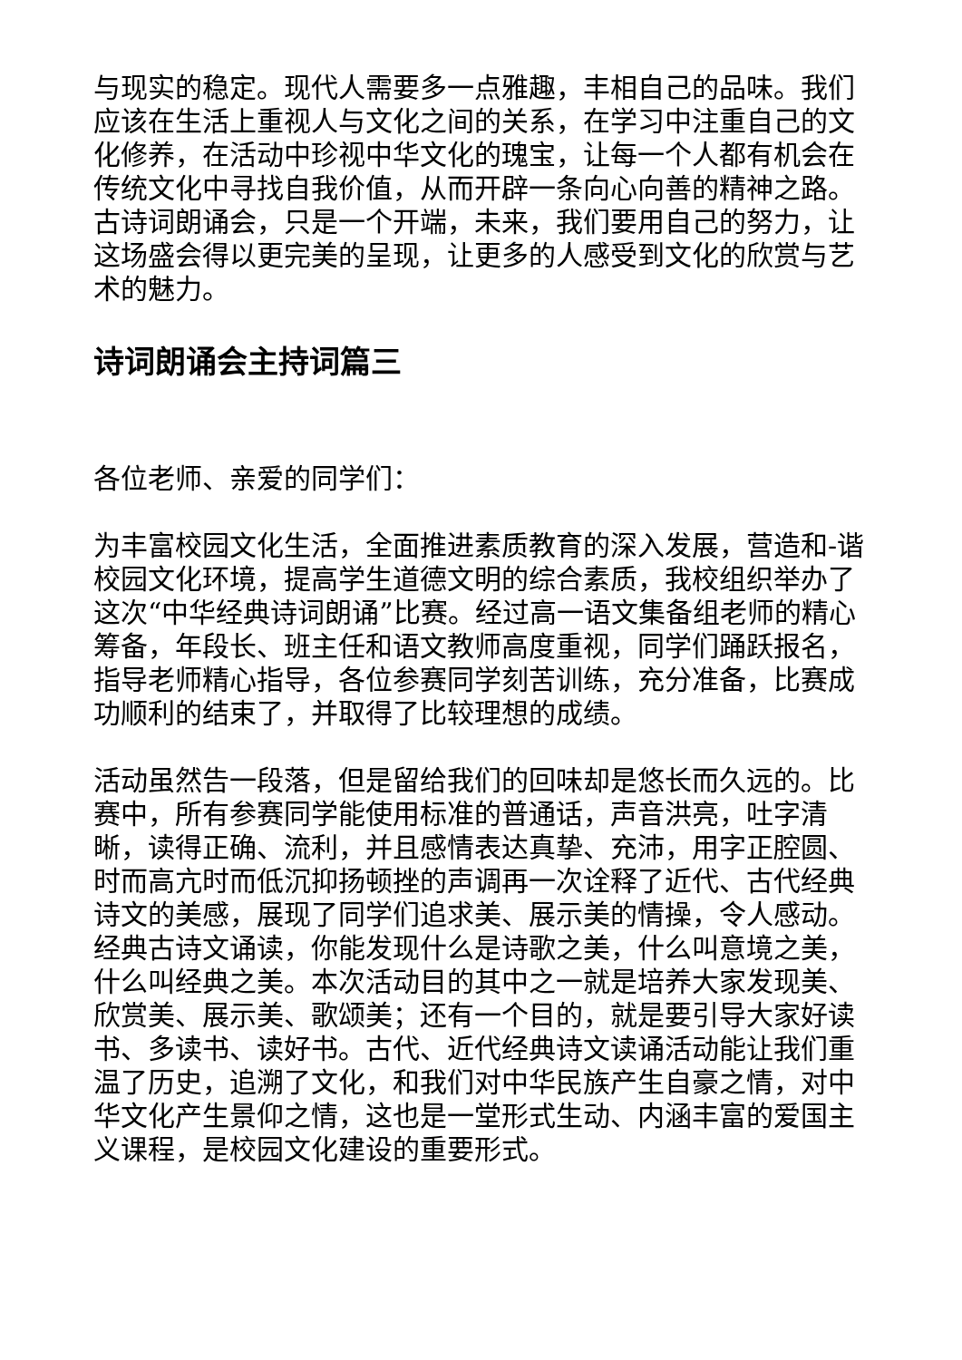与现实的稳定。现代人需要多一点雅趣，丰相自己的品味。我们应该在生活上重视人与文化之间的关系，在学习中注重自己的文化修养，在活动中珍视中华文化的瑰宝，让每一个人都有机会在传统文化中寻找自我价值，从而开辟一条向心向善的精神之路。古诗词朗诵会，只是一个开端，未来，我们要用自己的努力，让这场盛会得以更完美的呈现，让更多的人感受到文化的欣赏与艺术的魅力。
诗词朗诵会主持词篇三
各位老师、亲爱的同学们：
为丰富校园文化生活，全面推进素质教育的深入发展，营造和-谐校园文化环境，提高学生道德文明的综合素质，我校组织举办了这次“中华经典诗词朗诵”比赛。经过高一语文集备组老师的精心筹备，年段长、班主任和语文教师高度重视，同学们踊跃报名，指导老师精心指导，各位参赛同学刻苦训练，充分准备，比赛成功顺利的结束了，并取得了比较理想的成绩。
活动虽然告一段落，但是留给我们的回味却是悠长而久远的。比赛中，所有参赛同学能使用标准的普通话，声音洪亮，吐字清晰，读得正确、流利，并且感情表达真挚、充沛，用字正腔圆、时而高亢时而低沉抑扬顿挫的声调再一次诠释了近代、古代经典诗文的美感，展现了同学们追求美、展示美的情操，令人感动。经典古诗文诵读，你能发现什么是诗歌之美，什么叫意境之美，什么叫经典之美。本次活动目的其中之一就是培养大家发现美、欣赏美、展示美、歌颂美；还有一个目的，就是要引导大家好读书、多读书、读好书。古代、近代经典诗文读诵活动能让我们重温了历史，追溯了文化，和我们对中华民族产生自豪之情，对中华文化产生景仰之情，这也是一堂形式生动、内涵丰富的爱国主义课程，是校园文化建设的重要形式。